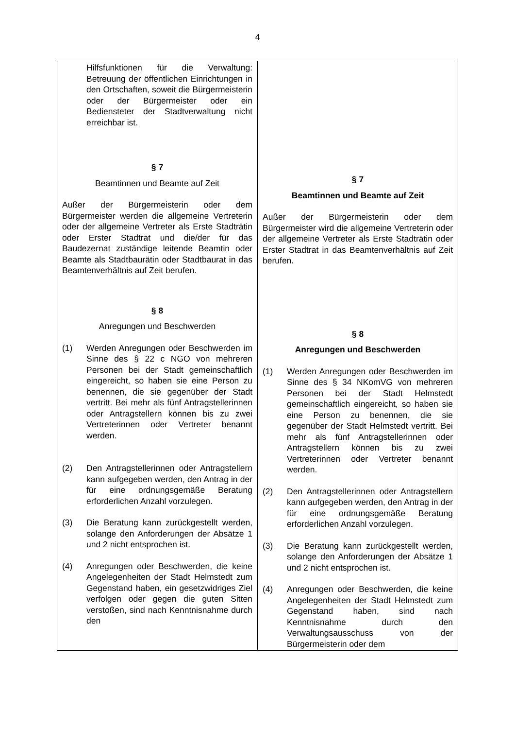4
| Hilfsfunktionen für die Verwaltung: Betreuung der öffentlichen Einrichtungen in den Ortschaften, soweit die Bürgermeisterin oder der Bürgermeister oder ein Bediensteter der Stadtverwaltung nicht erreichbar ist. § 7 Beamtinnen und Beamte auf Zeit Außer der Bürgermeisterin oder dem Bürgermeister werden die allgemeine Vertreterin oder der allgemeine Vertreter als Erste Stadträtin oder Erster Stadtrat und die/der für das Baudezernat zuständige leitende Beamtin oder Beamte als Stadtbaurätin oder Stadtbaurat in das Beamtenverhältnis auf Zeit berufen. § 8 Anregungen und Beschwerden (1) Werden Anregungen oder Beschwerden im Sinne des § 22 c NGO von mehreren Personen bei der Stadt gemeinschaftlich eingereicht, so haben sie eine Person zu benennen, die sie gegenüber der Stadt vertritt. Bei mehr als fünf Antragstellerinnen oder Antragstellern können bis zu zwei Vertreterinnen oder Vertreter benannt werden. (2) Den Antragstellerinnen oder Antragstellern kann aufgegeben werden, den Antrag in der für eine ordnungsgemäße Beratung erforderlichen Anzahl vorzulegen. (3) Die Beratung kann zurückgestellt werden, solange den Anforderungen der Absätze 1 und 2 nicht entsprochen ist. (4) Anregungen oder Beschwerden, die keine Angelegenheiten der Stadt Helmstedt zum Gegenstand haben, ein gesetzwidriges Ziel verfolgen oder gegen die guten Sitten verstoßen, sind nach Kenntnisnahme durch den | § 7 Beamtinnen und Beamte auf Zeit Außer der Bürgermeisterin oder dem Bürgermeister wird die allgemeine Vertreterin oder der allgemeine Vertreter als Erste Stadträtin oder Erster Stadtrat in das Beamtenverhältnis auf Zeit berufen. § 8 Anregungen und Beschwerden (1) Werden Anregungen oder Beschwerden im Sinne des § 34 NKomVG von mehreren Personen bei der Stadt Helmstedt gemeinschaftlich eingereicht, so haben sie eine Person zu benennen, die sie gegenüber der Stadt Helmstedt vertritt. Bei mehr als fünf Antragstellerinnen oder Antragstellern können bis zu zwei Vertreterinnen oder Vertreter benannt werden. (2) Den Antragstellerinnen oder Antragstellern kann aufgegeben werden, den Antrag in der für eine ordnungsgemäße Beratung erforderlichen Anzahl vorzulegen. (3) Die Beratung kann zurückgestellt werden, solange den Anforderungen der Absätze 1 und 2 nicht entsprochen ist. (4) Anregungen oder Beschwerden, die keine Angelegenheiten der Stadt Helmstedt zum Gegenstand haben, sind nach Kenntnisnahme durch den Verwaltungsausschuss von der Bürgermeisterin oder dem |